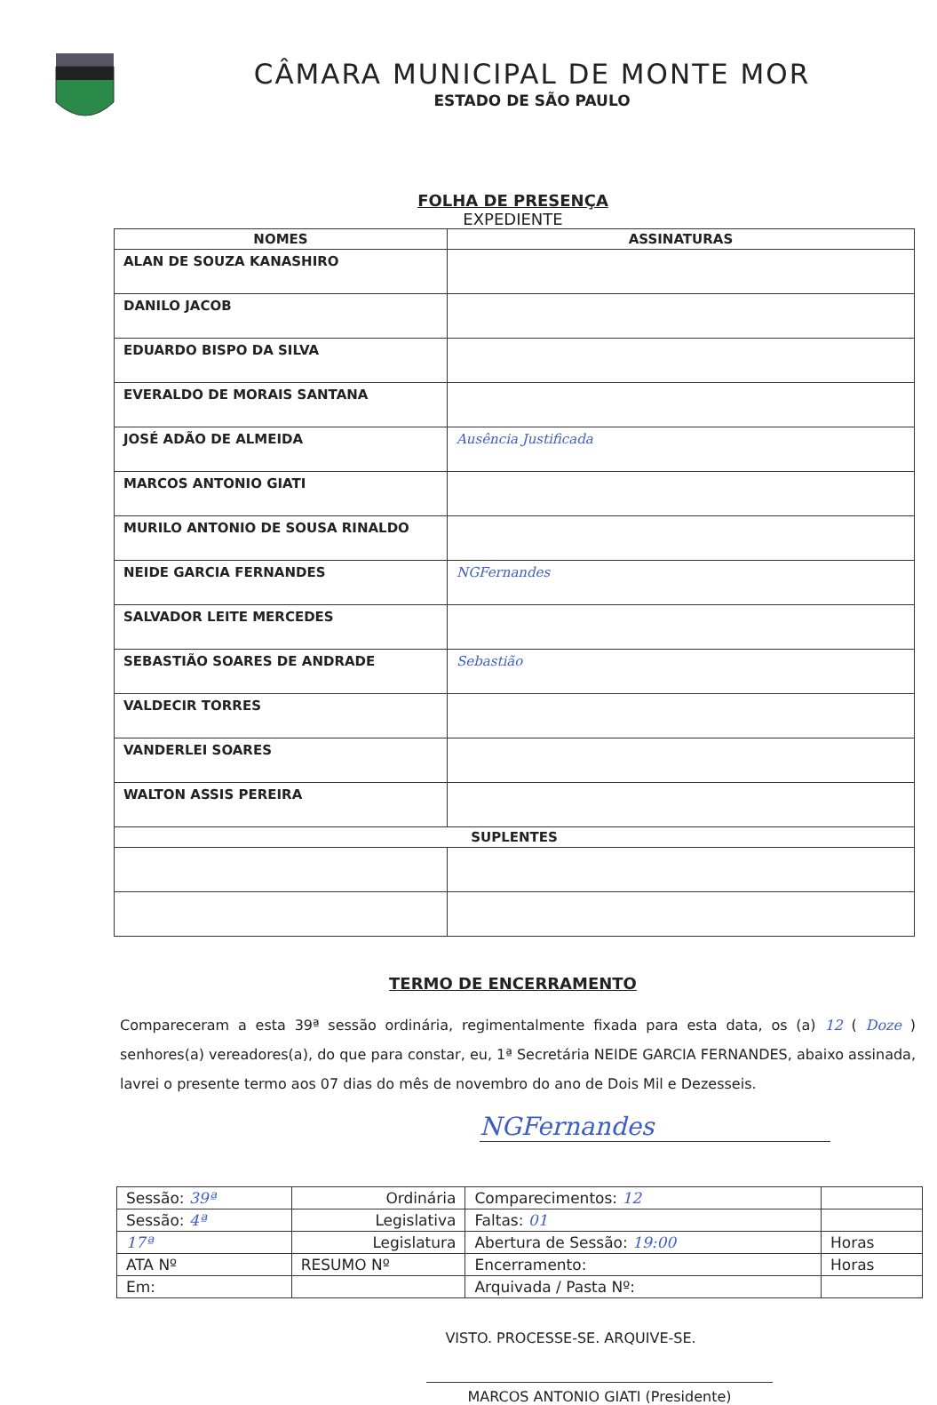CÂMARA MUNICIPAL DE MONTE MOR
ESTADO DE SÃO PAULO
FOLHA DE PRESENÇA
EXPEDIENTE
| NOMES | ASSINATURAS |
| --- | --- |
| ALAN DE SOUZA KANASHIRO | |
| DANILO JACOB | |
| EDUARDO BISPO DA SILVA | |
| EVERALDO DE MORAIS SANTANA | |
| JOSÉ ADÃO DE ALMEIDA | Ausência Justificada |
| MARCOS ANTONIO GIATI | |
| MURILO ANTONIO DE SOUSA RINALDO | |
| NEIDE GARCIA FERNANDES | NGFernandes |
| SALVADOR LEITE MERCEDES | |
| SEBASTIÃO SOARES DE ANDRADE | Sebastião |
| VALDECIR TORRES | |
| VANDERLEI SOARES | |
| WALTON ASSIS PEREIRA | |
| SUPLENTES | |
TERMO DE ENCERRAMENTO
Compareceram a esta 39ª sessão ordinária, regimentalmente fixada para esta data, os (a) 12 ( Doze ) senhores(a) vereadores(a), do que para constar, eu, 1ª Secretária NEIDE GARCIA FERNANDES, abaixo assinada, lavrei o presente termo aos 07 dias do mês de novembro do ano de Dois Mil e Dezesseis.
NGFernandes
| Sessão: 39ª | Ordinária | Comparecimentos: 12 | |
| Sessão: 4ª | Legislativa | Faltas: 01 | |
| 17ª | Legislatura | Abertura de Sessão: 19:00 | Horas |
| ATA Nº | RESUMO Nº | Encerramento: | Horas |
| Em: | | Arquivada / Pasta Nº: | |
VISTO. PROCESSE-SE. ARQUIVE-SE.
MARCOS ANTONIO GIATI (Presidente)